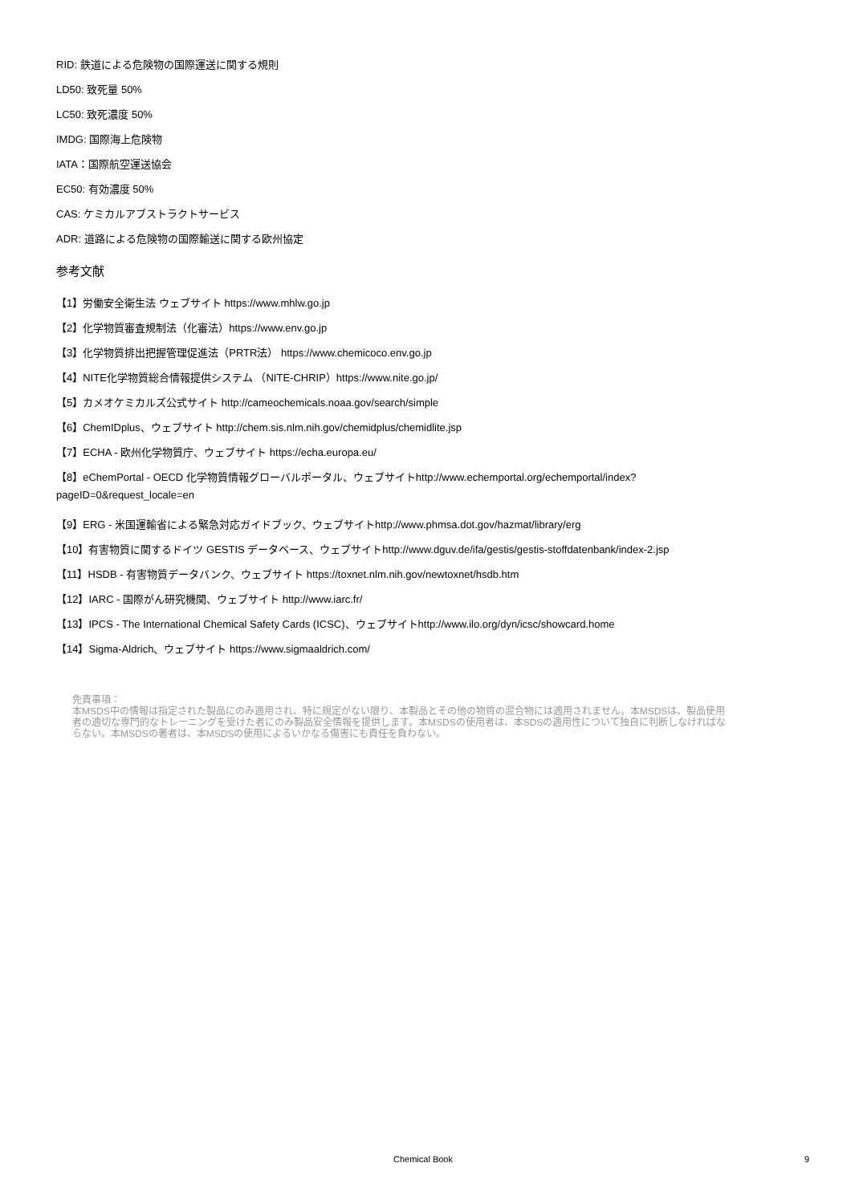RID: 鉄道による危険物の国際運送に関する規則
LD50: 致死量 50%
LC50: 致死濃度 50%
IMDG: 国際海上危険物
IATA：国際航空運送協会
EC50: 有効濃度 50%
CAS: ケミカルアブストラクトサービス
ADR: 道路による危険物の国際輸送に関する欧州協定
参考文献
【1】労働安全衛生法 ウェブサイト https://www.mhlw.go.jp
【2】化学物質審査規制法（化審法）https://www.env.go.jp
【3】化学物質排出把握管理促進法（PRTR法） https://www.chemicoco.env.go.jp
【4】NITE化学物質総合情報提供システム （NITE-CHRIP）https://www.nite.go.jp/
【5】カメオケミカルズ公式サイト http://cameochemicals.noaa.gov/search/simple
【6】ChemIDplus、ウェブサイト http://chem.sis.nlm.nih.gov/chemidplus/chemidlite.jsp
【7】ECHA - 欧州化学物質庁、ウェブサイト https://echa.europa.eu/
【8】eChemPortal - OECD 化学物質情報グローバルポータル、ウェブサイトhttp://www.echemportal.org/echemportal/index?
pageID=0&request_locale=en
【9】ERG - 米国運輸省による緊急対応ガイドブック、ウェブサイトhttp://www.phmsa.dot.gov/hazmat/library/erg
【10】有害物質に関するドイツ GESTIS データベース、ウェブサイトhttp://www.dguv.de/ifa/gestis/gestis-stoffdatenbank/index-2.jsp
【11】HSDB - 有害物質データバンク、ウェブサイト https://toxnet.nlm.nih.gov/newtoxnet/hsdb.htm
【12】IARC - 国際がん研究機関、ウェブサイト http://www.iarc.fr/
【13】IPCS - The International Chemical Safety Cards (ICSC)、ウェブサイトhttp://www.ilo.org/dyn/icsc/showcard.home
【14】Sigma-Aldrich、ウェブサイト https://www.sigmaaldrich.com/
免責事項：
本MSDS中の情報は指定された製品にのみ適用され、特に規定がない限り、本製品とその他の物質の混合物には適用されません。本MSDSは、製品使用者の適切な専門的なトレーニングを受けた者にのみ製品安全情報を提供します。本MSDSの使用者は、本SDSの適用性について独自に判断しなければならない。本MSDSの著者は、本MSDSの使用によるいかなる傷害にも責任を負わない。
Chemical Book 9